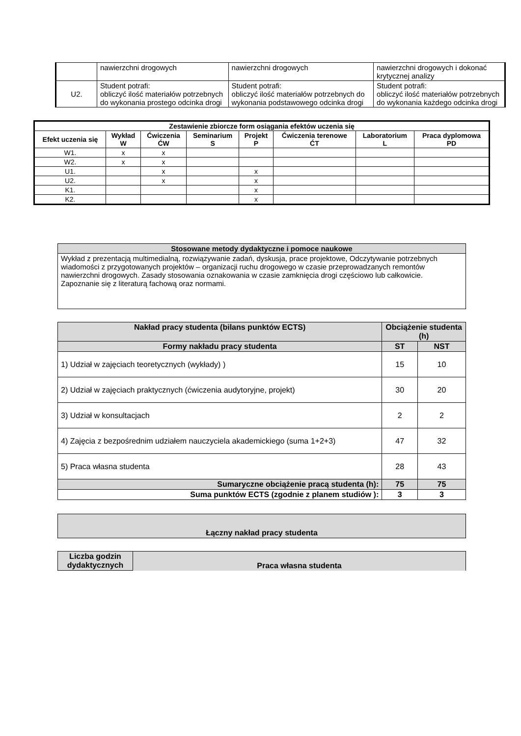| | nawierzchni drogowych | nawierzchni drogowych | nawierzchni drogowych i dokonać krytycznej analizy |
| U2. | Student potrafi: obliczyć ilość materiałów potrzebnych do wykonania prostego odcinka drogi | Student potrafi: obliczyć ilość materiałów potrzebnych do wykonania podstawowego odcinka drogi | Student potrafi: obliczyć ilość materiałów potrzebnych do wykonania każdego odcinka drogi |
| Zestawienie zbiorcze form osiągania efektów uczenia się | | | | | | | |
| --- | --- | --- | --- | --- | --- | --- | --- |
| Efekt uczenia się | Wykład W | Ćwiczenia ĆW | Seminarium S | Projekt P | Ćwiczenia terenowe ĆT | Laboratorium L | Praca dyplomowa PD |
| W1. | x | x | | | | | |
| W2. | x | x | | | | | |
| U1. | | x | | x | | | |
| U2. | | x | | x | | | |
| K1. | | | | x | | | |
| K2. | | | | x | | | |
| Stosowane metody dydaktyczne i pomoce naukowe |
| --- |
| Wykład z prezentacją multimedialną, rozwiązywanie zadań, dyskusja, prace projektowe, Odczytywanie potrzebnych wiadomości z przygotowanych projektów – organizacji ruchu drogowego w czasie przeprowadzanych remontów nawierzchni drogowych. Zasady stosowania oznakowania w czasie zamknięcia drogi częściowo lub całkowicie. Zapoznanie się z literaturą fachową oraz normami. |
| Nakład pracy studenta (bilans punktów ECTS) | Obciążenie studenta (h) | |
| --- | --- | --- |
| Formy nakładu pracy studenta | ST | NST |
| 1) Udział w zajęciach teoretycznych (wykłady) ) | 15 | 10 |
| 2) Udział w zajęciach praktycznych (ćwiczenia audytoryjne, projekt) | 30 | 20 |
| 3) Udział w konsultacjach | 2 | 2 |
| 4) Zajęcia z bezpośrednim udziałem nauczyciela akademickiego (suma 1+2+3) | 47 | 32 |
| 5) Praca własna studenta | 28 | 43 |
| Sumaryczne obciążenie pracą studenta (h): | 75 | 75 |
| Suma punktów ECTS (zgodnie z planem studiów ): | 3 | 3 |
| Łączny nakład pracy studenta |
| --- |
| Liczba godzin dydaktycznych | Praca własna studenta |
| --- | --- |